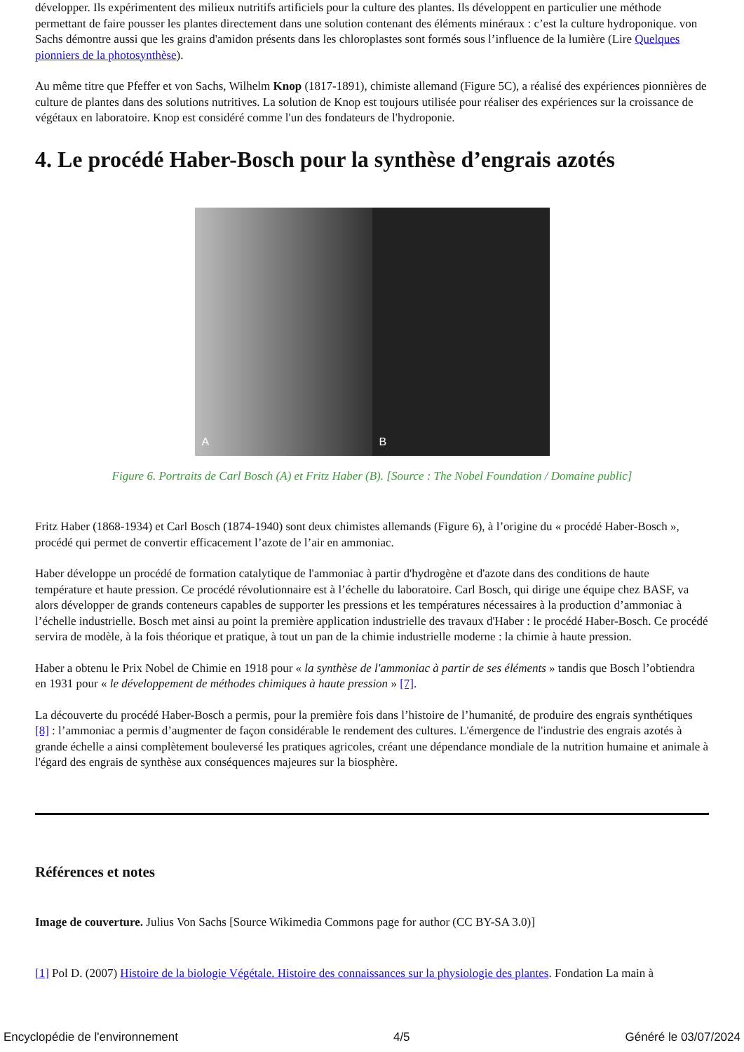développer. Ils expérimentent des milieux nutritifs artificiels pour la culture des plantes. Ils développent en particulier une méthode permettant de faire pousser les plantes directement dans une solution contenant des éléments minéraux : c’est la culture hydroponique. von Sachs démontre aussi que les grains d'amidon présents dans les chloroplastes sont formés sous l’influence de la lumière (Lire Quelques pionniers de la photosynthèse).
Au même titre que Pfeffer et von Sachs, Wilhelm Knop (1817-1891), chimiste allemand (Figure 5C), a réalisé des expériences pionnières de culture de plantes dans des solutions nutritives. La solution de Knop est toujours utilisée pour réaliser des expériences sur la croissance de végétaux en laboratoire. Knop est considéré comme l'un des fondateurs de l'hydroponie.
4. Le procédé Haber-Bosch pour la synthèse d’engrais azotés
A B
Figure 6. Portraits de Carl Bosch (A) et Fritz Haber (B). [Source : The Nobel Foundation / Domaine public]
Fritz Haber (1868-1934) et Carl Bosch (1874-1940) sont deux chimistes allemands (Figure 6), à l’origine du « procédé Haber-Bosch », procédé qui permet de convertir efficacement l’azote de l’air en ammoniac.
Haber développe un procédé de formation catalytique de l'ammoniac à partir d'hydrogène et d'azote dans des conditions de haute température et haute pression. Ce procédé révolutionnaire est à l’échelle du laboratoire. Carl Bosch, qui dirige une équipe chez BASF, va alors développer de grands conteneurs capables de supporter les pressions et les températures nécessaires à la production d’ammoniac à l’échelle industrielle. Bosch met ainsi au point la première application industrielle des travaux d'Haber : le procédé Haber-Bosch. Ce procédé servira de modèle, à la fois théorique et pratique, à tout un pan de la chimie industrielle moderne : la chimie à haute pression.
Haber a obtenu le Prix Nobel de Chimie en 1918 pour « la synthèse de l'ammoniac à partir de ses éléments » tandis que Bosch l’obtiendra en 1931 pour « le développement de méthodes chimiques à haute pression » [7].
La découverte du procédé Haber-Bosch a permis, pour la première fois dans l’histoire de l’humanité, de produire des engrais synthétiques [8] : l’ammoniac a permis d’augmenter de façon considérable le rendement des cultures. L'émergence de l'industrie des engrais azotés à grande échelle a ainsi complètement bouleversé les pratiques agricoles, créant une dépendance mondiale de la nutrition humaine et animale à l'égard des engrais de synthèse aux conséquences majeures sur la biosphère.
Références et notes
Image de couverture. Julius Von Sachs [Source Wikimedia Commons page for author (CC BY-SA 3.0)]
[1] Pol D. (2007) Histoire de la biologie Végétale. Histoire des connaissances sur la physiologie des plantes. Fondation La main à
Encyclopédie de l'environnement 4/5 Généré le 03/07/2024